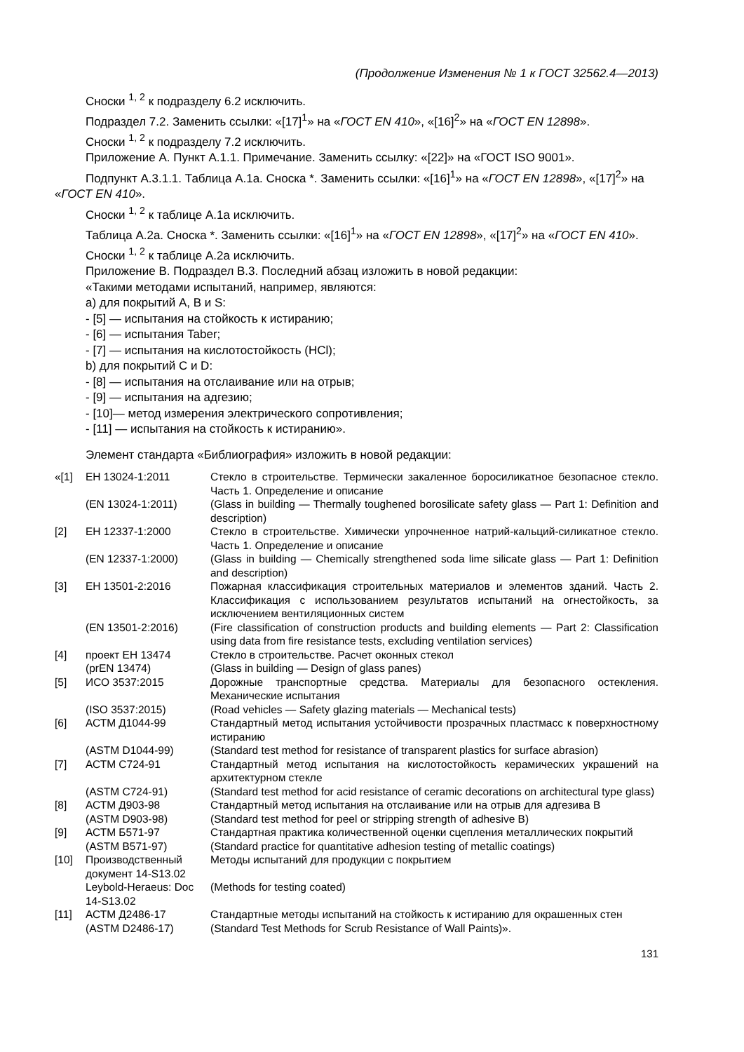(Продолжение Изменения № 1 к ГОСТ 32562.4—2013)
Сноски <sup>1, 2</sup> к подразделу 6.2 исключить.
Подраздел 7.2. Заменить ссылки: «[17]<sup>1</sup>» на «ГОСТ EN 410», «[16]<sup>2</sup>» на «ГОСТ EN 12898».
Сноски <sup>1, 2</sup> к подразделу 7.2 исключить.
Приложение А. Пункт А.1.1. Примечание. Заменить ссылку: «[22]» на «ГОСТ ISO 9001».
Подпункт А.3.1.1. Таблица А.1а. Сноска *. Заменить ссылки: «[16]<sup>1</sup>» на «ГОСТ EN 12898», «[17]<sup>2</sup>» на «ГОСТ EN 410».
Сноски <sup>1, 2</sup> к таблице А.1а исключить.
Таблица А.2а. Сноска *. Заменить ссылки: «[16]<sup>1</sup>» на «ГОСТ EN 12898», «[17]<sup>2</sup>» на «ГОСТ EN 410».
Сноски <sup>1, 2</sup> к таблице А.2а исключить.
Приложение В. Подраздел В.3. Последний абзац изложить в новой редакции:
«Такими методами испытаний, например, являются:
а) для покрытий А, В и S:
- [5] — испытания на стойкость к истиранию;
- [6] — испытания Taber;
- [7] — испытания на кислотостойкость (HCl);
b) для покрытий С и D:
- [8] — испытания на отслаивание или на отрыв;
- [9] — испытания на адгезию;
- [10]— метод измерения электрического сопротивления;
- [11] — испытания на стойкость к истиранию».
Элемент стандарта «Библиография» изложить в новой редакции:
| «[1] | ЕН 13024-1:2011 | Стекло в строительстве. Термически закаленное боросиликатное безопасное стекло. Часть 1. Определение и описание |
| | (EN 13024-1:2011) | (Glass in building — Thermally toughened borosilicate safety glass — Part 1: Definition and description) |
| [2] | ЕН 12337-1:2000 | Стекло в строительстве. Химически упрочненное натрий-кальций-силикатное стекло. Часть 1. Определение и описание |
| | (EN 12337-1:2000) | (Glass in building — Chemically strengthened soda lime silicate glass — Part 1: Definition and description) |
| [3] | ЕН 13501-2:2016 | Пожарная классификация строительных материалов и элементов зданий. Часть 2. Классификация с использованием результатов испытаний на огнестойкость, за исключением вентиляционных систем |
| | (EN 13501-2:2016) | (Fire classification of construction products and building elements — Part 2: Classification using data from fire resistance tests, excluding ventilation services) |
| [4] | проект ЕН 13474 (prEN 13474) | Стекло в строительстве. Расчет оконных стекол (Glass in building — Design of glass panes) |
| [5] | ИСО 3537:2015 | Дорожные транспортные средства. Материалы для безопасного остекления. Механические испытания |
| | (ISO 3537:2015) | (Road vehicles — Safety glazing materials — Mechanical tests) |
| [6] | АСТМ Д1044-99 | Стандартный метод испытания устойчивости прозрачных пластмасс к поверхностному истиранию |
| | (ASTM D1044-99) | (Standard test method for resistance of transparent plastics for surface abrasion) |
| [7] | АСТМ С724-91 | Стандартный метод испытания на кислотостойкость керамических украшений на архитектурном стекле |
| | (ASTM C724-91) | (Standard test method for acid resistance of ceramic decorations on architectural type glass) |
| [8] | АСТМ Д903-98 (ASTM D903-98) | Стандартный метод испытания на отслаивание или на отрыв для адгезива В (Standard test method for peel or stripping strength of adhesive B) |
| [9] | АСТМ Б571-97 (ASTM B571-97) | Стандартная практика количественной оценки сцепления металлических покрытий (Standard practice for quantitative adhesion testing of metallic coatings) |
| [10] | Производственный документ 14-S13.02 | Методы испытаний для продукции с покрытием |
| | Leybold-Heraeus: Doc 14-S13.02 | (Methods for testing coated) |
| [11] | АСТМ Д2486-17 (ASTM D2486-17) | Стандартные методы испытаний на стойкость к истиранию для окрашенных стен (Standard Test Methods for Scrub Resistance of Wall Paints)». |
131